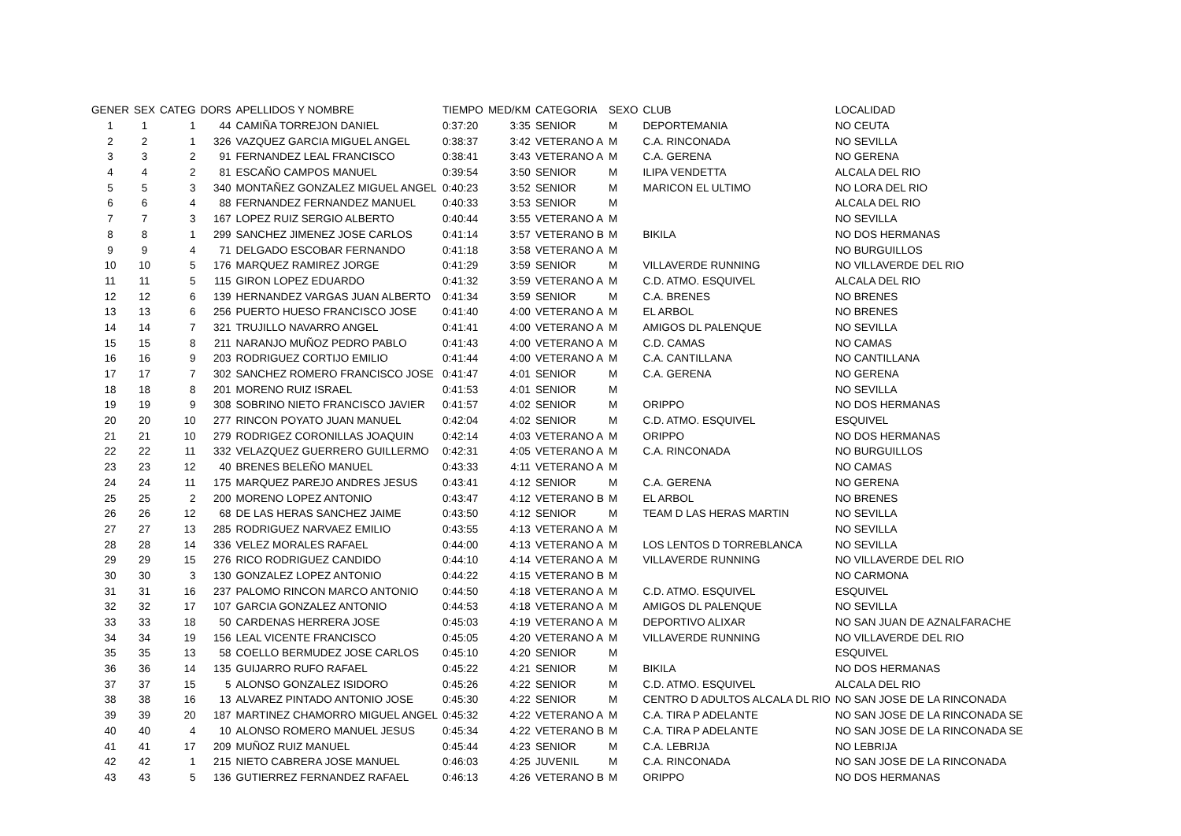| GENER | SEX | CATEG | DORS | APELLIDOS Y NOMBRE | TIEMPO | MED/KM | CATEGORIA | SEXO | CLUB | LOCALIDAD |
| --- | --- | --- | --- | --- | --- | --- | --- | --- | --- | --- |
| 1 | 1 | 1 | 44 | CAMIÑA TORREJON DANIEL | 0:37:20 | 3:35 | SENIOR | M | DEPORTEMANIA | NO CEUTA |
| 2 | 2 | 1 | 326 | VAZQUEZ GARCIA MIGUEL ANGEL | 0:38:37 | 3:42 | VETERANO A | M | C.A. RINCONADA | NO SEVILLA |
| 3 | 3 | 2 | 91 | FERNANDEZ LEAL FRANCISCO | 0:38:41 | 3:43 | VETERANO A | M | C.A. GERENA | NO GERENA |
| 4 | 4 | 2 | 81 | ESCAÑO CAMPOS MANUEL | 0:39:54 | 3:50 | SENIOR | M | ILIPA VENDETTA | ALCALA DEL RIO |
| 5 | 5 | 3 | 340 | MONTAÑEZ GONZALEZ MIGUEL ANGEL | 0:40:23 | 3:52 | SENIOR | M | MARICON EL ULTIMO | NO LORA DEL RIO |
| 6 | 6 | 4 | 88 | FERNANDEZ FERNANDEZ MANUEL | 0:40:33 | 3:53 | SENIOR | M | | ALCALA DEL RIO |
| 7 | 7 | 3 | 167 | LOPEZ RUIZ SERGIO ALBERTO | 0:40:44 | 3:55 | VETERANO A | M | | NO SEVILLA |
| 8 | 8 | 1 | 299 | SANCHEZ JIMENEZ JOSE CARLOS | 0:41:14 | 3:57 | VETERANO B | M | BIKILA | NO DOS HERMANAS |
| 9 | 9 | 4 | 71 | DELGADO ESCOBAR FERNANDO | 0:41:18 | 3:58 | VETERANO A | M | | NO BURGUILLOS |
| 10 | 10 | 5 | 176 | MARQUEZ RAMIREZ JORGE | 0:41:29 | 3:59 | SENIOR | M | VILLAVERDE RUNNING | NO VILLAVERDE DEL RIO |
| 11 | 11 | 5 | 115 | GIRON LOPEZ EDUARDO | 0:41:32 | 3:59 | VETERANO A | M | C.D. ATMO. ESQUIVEL | ALCALA DEL RIO |
| 12 | 12 | 6 | 139 | HERNANDEZ VARGAS JUAN ALBERTO | 0:41:34 | 3:59 | SENIOR | M | C.A. BRENES | NO BRENES |
| 13 | 13 | 6 | 256 | PUERTO HUESO FRANCISCO JOSE | 0:41:40 | 4:00 | VETERANO A | M | EL ARBOL | NO BRENES |
| 14 | 14 | 7 | 321 | TRUJILLO NAVARRO ANGEL | 0:41:41 | 4:00 | VETERANO A | M | AMIGOS DL PALENQUE | NO SEVILLA |
| 15 | 15 | 8 | 211 | NARANJO MUÑOZ PEDRO PABLO | 0:41:43 | 4:00 | VETERANO A | M | C.D. CAMAS | NO CAMAS |
| 16 | 16 | 9 | 203 | RODRIGUEZ CORTIJO EMILIO | 0:41:44 | 4:00 | VETERANO A | M | C.A. CANTILLANA | NO CANTILLANA |
| 17 | 17 | 7 | 302 | SANCHEZ ROMERO FRANCISCO JOSE | 0:41:47 | 4:01 | SENIOR | M | C.A. GERENA | NO GERENA |
| 18 | 18 | 8 | 201 | MORENO RUIZ ISRAEL | 0:41:53 | 4:01 | SENIOR | M | | NO SEVILLA |
| 19 | 19 | 9 | 308 | SOBRINO NIETO FRANCISCO JAVIER | 0:41:57 | 4:02 | SENIOR | M | ORIPPO | NO DOS HERMANAS |
| 20 | 20 | 10 | 277 | RINCON POYATO JUAN MANUEL | 0:42:04 | 4:02 | SENIOR | M | C.D. ATMO. ESQUIVEL | ESQUIVEL |
| 21 | 21 | 10 | 279 | RODRIGEZ CORONILLAS JOAQUIN | 0:42:14 | 4:03 | VETERANO A | M | ORIPPO | NO DOS HERMANAS |
| 22 | 22 | 11 | 332 | VELAZQUEZ GUERRERO GUILLERMO | 0:42:31 | 4:05 | VETERANO A | M | C.A. RINCONADA | NO BURGUILLOS |
| 23 | 23 | 12 | 40 | BRENES BELEÑO MANUEL | 0:43:33 | 4:11 | VETERANO A | M | | NO CAMAS |
| 24 | 24 | 11 | 175 | MARQUEZ PAREJO ANDRES JESUS | 0:43:41 | 4:12 | SENIOR | M | C.A. GERENA | NO GERENA |
| 25 | 25 | 2 | 200 | MORENO LOPEZ ANTONIO | 0:43:47 | 4:12 | VETERANO B | M | EL ARBOL | NO BRENES |
| 26 | 26 | 12 | 68 | DE LAS HERAS SANCHEZ JAIME | 0:43:50 | 4:12 | SENIOR | M | TEAM D LAS HERAS MARTIN | NO SEVILLA |
| 27 | 27 | 13 | 285 | RODRIGUEZ NARVAEZ EMILIO | 0:43:55 | 4:13 | VETERANO A | M | | NO SEVILLA |
| 28 | 28 | 14 | 336 | VELEZ MORALES RAFAEL | 0:44:00 | 4:13 | VETERANO A | M | LOS LENTOS D TORREBLANCA | NO SEVILLA |
| 29 | 29 | 15 | 276 | RICO RODRIGUEZ CANDIDO | 0:44:10 | 4:14 | VETERANO A | M | VILLAVERDE RUNNING | NO VILLAVERDE DEL RIO |
| 30 | 30 | 3 | 130 | GONZALEZ LOPEZ ANTONIO | 0:44:22 | 4:15 | VETERANO B | M | | NO CARMONA |
| 31 | 31 | 16 | 237 | PALOMO RINCON MARCO ANTONIO | 0:44:50 | 4:18 | VETERANO A | M | C.D. ATMO. ESQUIVEL | ESQUIVEL |
| 32 | 32 | 17 | 107 | GARCIA GONZALEZ ANTONIO | 0:44:53 | 4:18 | VETERANO A | M | AMIGOS DL PALENQUE | NO SEVILLA |
| 33 | 33 | 18 | 50 | CARDENAS HERRERA JOSE | 0:45:03 | 4:19 | VETERANO A | M | DEPORTIVO ALIXAR | NO SAN JUAN DE AZNALFARACHE |
| 34 | 34 | 19 | 156 | LEAL VICENTE FRANCISCO | 0:45:05 | 4:20 | VETERANO A | M | VILLAVERDE RUNNING | NO VILLAVERDE DEL RIO |
| 35 | 35 | 13 | 58 | COELLO BERMUDEZ JOSE CARLOS | 0:45:10 | 4:20 | SENIOR | M | | ESQUIVEL |
| 36 | 36 | 14 | 135 | GUIJARRO RUFO RAFAEL | 0:45:22 | 4:21 | SENIOR | M | BIKILA | NO DOS HERMANAS |
| 37 | 37 | 15 | 5 | ALONSO GONZALEZ ISIDORO | 0:45:26 | 4:22 | SENIOR | M | C.D. ATMO. ESQUIVEL | ALCALA DEL RIO |
| 38 | 38 | 16 | 13 | ALVAREZ PINTADO ANTONIO JOSE | 0:45:30 | 4:22 | SENIOR | M | CENTRO D ADULTOS ALCALA DL RIO | NO SAN JOSE DE LA RINCONADA |
| 39 | 39 | 20 | 187 | MARTINEZ CHAMORRO MIGUEL ANGEL | 0:45:32 | 4:22 | VETERANO A | M | C.A. TIRA P ADELANTE | NO SAN JOSE DE LA RINCONADA SE |
| 40 | 40 | 4 | 10 | ALONSO ROMERO MANUEL JESUS | 0:45:34 | 4:22 | VETERANO B | M | C.A. TIRA P ADELANTE | NO SAN JOSE DE LA RINCONADA SE |
| 41 | 41 | 17 | 209 | MUÑOZ RUIZ MANUEL | 0:45:44 | 4:23 | SENIOR | M | C.A. LEBRIJA | NO LEBRIJA |
| 42 | 42 | 1 | 215 | NIETO CABRERA JOSE MANUEL | 0:46:03 | 4:25 | JUVENIL | M | C.A. RINCONADA | NO SAN JOSE DE LA RINCONADA |
| 43 | 43 | 5 | 136 | GUTIERREZ FERNANDEZ RAFAEL | 0:46:13 | 4:26 | VETERANO B | M | ORIPPO | NO DOS HERMANAS |